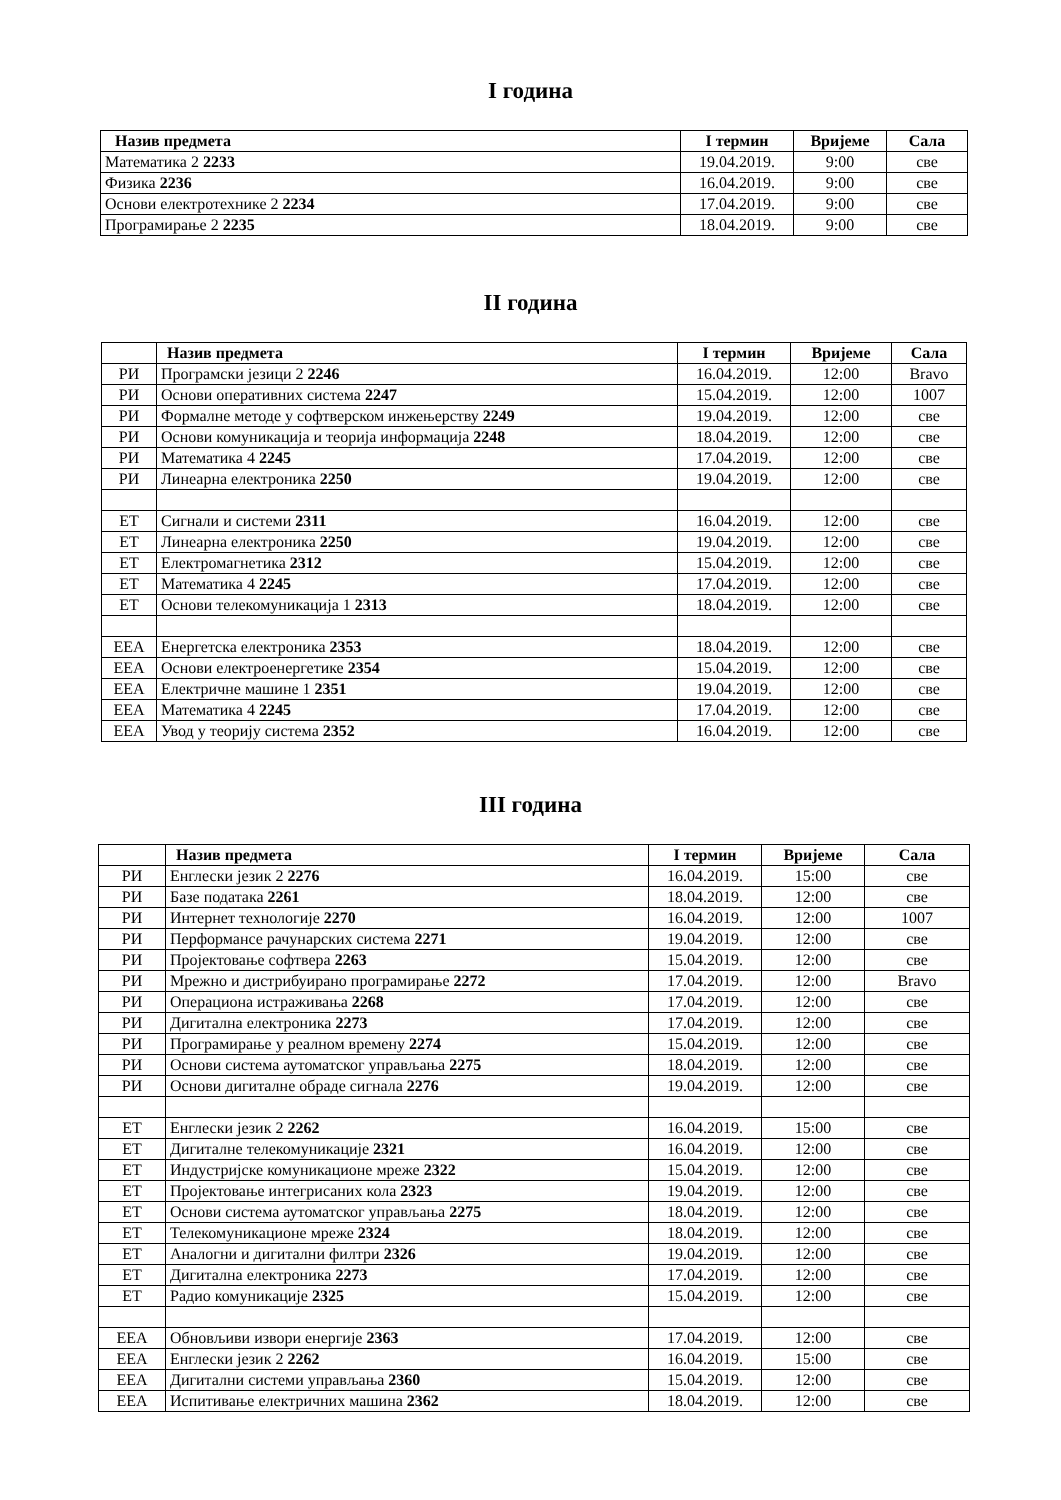I година
| Назив предмета | I термин | Вријеме | Сала |
| --- | --- | --- | --- |
| Математика 2 2233 | 19.04.2019. | 9:00 | све |
| Физика 2236 | 16.04.2019. | 9:00 | све |
| Основи електротехнике 2 2234 | 17.04.2019. | 9:00 | све |
| Програмирање 2 2235 | 18.04.2019. | 9:00 | све |
II година
| | Назив предмета | I термин | Вријеме | Сала |
| --- | --- | --- | --- | --- |
| РИ | Програмски језици 2 2246 | 16.04.2019. | 12:00 | Bravo |
| РИ | Основи оперативних система 2247 | 15.04.2019. | 12:00 | 1007 |
| РИ | Формалне методе у софтверском инжењерству 2249 | 19.04.2019. | 12:00 | све |
| РИ | Основи комуникација и теорија информација 2248 | 18.04.2019. | 12:00 | све |
| РИ | Математика 4 2245 | 17.04.2019. | 12:00 | све |
| РИ | Линеарна електроника 2250 | 19.04.2019. | 12:00 | све |
| ЕТ | Сигнали и системи 2311 | 16.04.2019. | 12:00 | све |
| ЕТ | Линеарна електроника 2250 | 19.04.2019. | 12:00 | све |
| ЕТ | Електромагнетика 2312 | 15.04.2019. | 12:00 | све |
| ЕТ | Математика 4 2245 | 17.04.2019. | 12:00 | све |
| ЕТ | Основи телекомуникација 1 2313 | 18.04.2019. | 12:00 | све |
| ЕЕА | Енергетска електроника 2353 | 18.04.2019. | 12:00 | све |
| ЕЕА | Основи електроенергетике 2354 | 15.04.2019. | 12:00 | све |
| ЕЕА | Електричне машине 1 2351 | 19.04.2019. | 12:00 | све |
| ЕЕА | Математика 4 2245 | 17.04.2019. | 12:00 | све |
| ЕЕА | Увод у теорију система 2352 | 16.04.2019. | 12:00 | све |
III година
| | Назив предмета | I термин | Вријеме | Сала |
| --- | --- | --- | --- | --- |
| РИ | Енглески језик 2 2276 | 16.04.2019. | 15:00 | све |
| РИ | Базе података 2261 | 18.04.2019. | 12:00 | све |
| РИ | Интернет технологије 2270 | 16.04.2019. | 12:00 | 1007 |
| РИ | Перформансе рачунарских система 2271 | 19.04.2019. | 12:00 | све |
| РИ | Пројектовање софтвера 2263 | 15.04.2019. | 12:00 | све |
| РИ | Мрежно и дистрибуирано програмирање 2272 | 17.04.2019. | 12:00 | Bravo |
| РИ | Операциона истраживања 2268 | 17.04.2019. | 12:00 | све |
| РИ | Дигитална електроника 2273 | 17.04.2019. | 12:00 | све |
| РИ | Програмирање у реалном времену 2274 | 15.04.2019. | 12:00 | све |
| РИ | Основи система аутоматског управљања 2275 | 18.04.2019. | 12:00 | све |
| РИ | Основи дигиталне обраде сигнала 2276 | 19.04.2019. | 12:00 | све |
| ЕТ | Енглески језик 2 2262 | 16.04.2019. | 15:00 | све |
| ЕТ | Дигиталне телекомуникације 2321 | 16.04.2019. | 12:00 | све |
| ЕТ | Индустријске комуникационе мреже 2322 | 15.04.2019. | 12:00 | све |
| ЕТ | Пројектовање интегрисаних кола 2323 | 19.04.2019. | 12:00 | све |
| ЕТ | Основи система аутоматског управљања 2275 | 18.04.2019. | 12:00 | све |
| ЕТ | Телекомуникационе мреже 2324 | 18.04.2019. | 12:00 | све |
| ЕТ | Аналогни и дигитални филтри 2326 | 19.04.2019. | 12:00 | све |
| ЕТ | Дигитална електроника 2273 | 17.04.2019. | 12:00 | све |
| ЕТ | Радио комуникације 2325 | 15.04.2019. | 12:00 | све |
| ЕЕА | Обновљиви извори енергије 2363 | 17.04.2019. | 12:00 | све |
| ЕЕА | Енглески језик 2 2262 | 16.04.2019. | 15:00 | све |
| ЕЕА | Дигитални системи управљања 2360 | 15.04.2019. | 12:00 | све |
| ЕЕА | Испитивање електричних машина 2362 | 18.04.2019. | 12:00 | све |